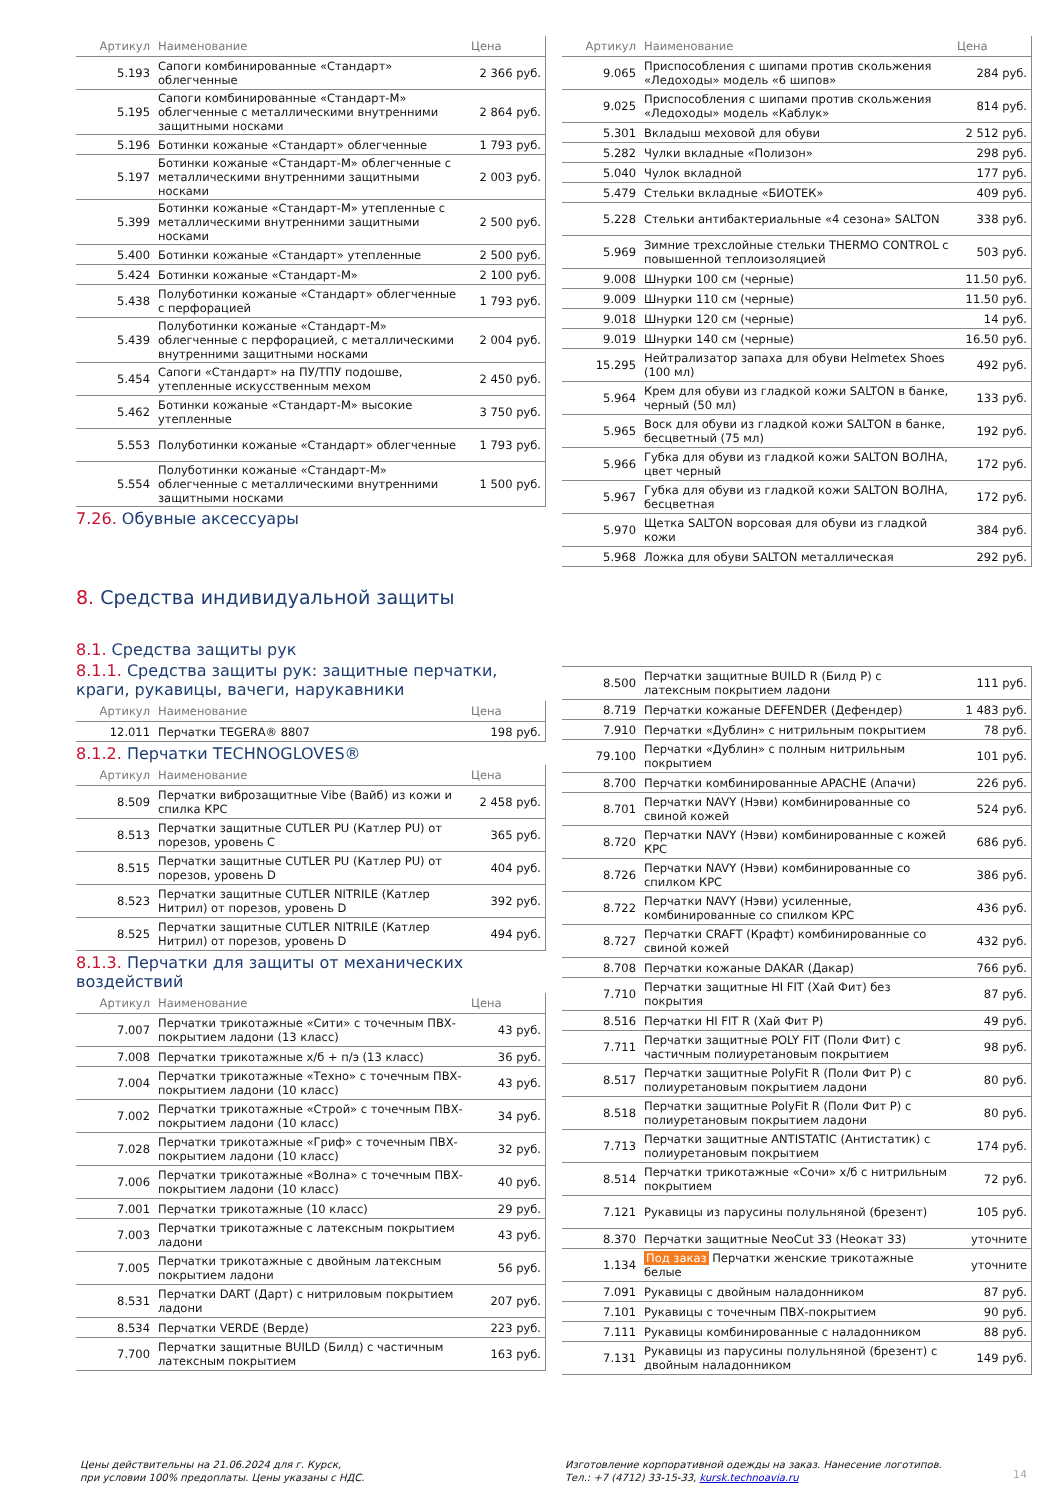| Артикул | Наименование | Цена |
| --- | --- | --- |
| 5.193 | Сапоги комбинированные «Стандарт» облегченные | 2 366 руб. |
| 5.195 | Сапоги комбинированные «Стандарт-М» облегченные с металлическими внутренними защитными носками | 2 864 руб. |
| 5.196 | Ботинки кожаные «Стандарт» облегченные | 1 793 руб. |
| 5.197 | Ботинки кожаные «Стандарт-М» облегченные с металлическими внутренними защитными носками | 2 003 руб. |
| 5.399 | Ботинки кожаные «Стандарт-М» утепленные с металлическими внутренними защитными носками | 2 500 руб. |
| 5.400 | Ботинки кожаные «Стандарт» утепленные | 2 500 руб. |
| 5.424 | Ботинки кожаные «Стандарт-М» | 2 100 руб. |
| 5.438 | Полуботинки кожаные «Стандарт» облегченные с перфорацией | 1 793 руб. |
| 5.439 | Полуботинки кожаные «Стандарт-М» облегченные с перфорацией, с металлическими внутренними защитными носками | 2 004 руб. |
| 5.454 | Сапоги «Стандарт» на ПУ/ТПУ подошве, утепленные искусственным мехом | 2 450 руб. |
| 5.462 | Ботинки кожаные «Стандарт-М» высокие утепленные | 3 750 руб. |
| 5.553 | Полуботинки кожаные «Стандарт» облегченные | 1 793 руб. |
| 5.554 | Полуботинки кожаные «Стандарт-М» облегченные с металлическими внутренними защитными носками | 1 500 руб. |
7.26. Обувные аксессуары
8. Средства индивидуальной защиты
8.1. Средства защиты рук
8.1.1. Средства защиты рук: защитные перчатки, краги, рукавицы, вачеги, нарукавники
| Артикул | Наименование | Цена |
| --- | --- | --- |
| 12.011 | Перчатки TEGERA® 8807 | 198 руб. |
8.1.2. Перчатки TECHNOGLOVES®
| Артикул | Наименование | Цена |
| --- | --- | --- |
| 8.509 | Перчатки виброзащитные Vibe (Вайб) из кожи и спилка КРС | 2 458 руб. |
| 8.513 | Перчатки защитные CUTLER PU (Катлер PU) от порезов, уровень C | 365 руб. |
| 8.515 | Перчатки защитные CUTLER PU (Катлер PU) от порезов, уровень D | 404 руб. |
| 8.523 | Перчатки защитные CUTLER NITRILE (Катлер Нитрил) от порезов, уровень D | 392 руб. |
| 8.525 | Перчатки защитные CUTLER NITRILE (Катлер Нитрил) от порезов, уровень D | 494 руб. |
8.1.3. Перчатки для защиты от механических воздействий
| Артикул | Наименование | Цена |
| --- | --- | --- |
| 7.007 | Перчатки трикотажные «Сити» с точечным ПВХ-покрытием ладони (13 класс) | 43 руб. |
| 7.008 | Перчатки трикотажные х/б + п/э (13 класс) | 36 руб. |
| 7.004 | Перчатки трикотажные «Техно» с точечным ПВХ-покрытием ладони (10 класс) | 43 руб. |
| 7.002 | Перчатки трикотажные «Строй» с точечным ПВХ-покрытием ладони (10 класс) | 34 руб. |
| 7.028 | Перчатки трикотажные «Гриф» с точечным ПВХ-покрытием ладони (10 класс) | 32 руб. |
| 7.006 | Перчатки трикотажные «Волна» с точечным ПВХ-покрытием ладони (10 класс) | 40 руб. |
| 7.001 | Перчатки трикотажные (10 класс) | 29 руб. |
| 7.003 | Перчатки трикотажные с латексным покрытием ладони | 43 руб. |
| 7.005 | Перчатки трикотажные с двойным латексным покрытием ладони | 56 руб. |
| 8.531 | Перчатки DART (Дарт) с нитриловым покрытием ладони | 207 руб. |
| 8.534 | Перчатки VERDE (Верде) | 223 руб. |
| 7.700 | Перчатки защитные BUILD (Билд) с частичным латексным покрытием | 163 руб. |
| Артикул | Наименование | Цена |
| --- | --- | --- |
| 9.065 | Приспособления с шипами против скольжения «Ледоходы» модель «6 шипов» | 284 руб. |
| 9.025 | Приспособления с шипами против скольжения «Ледоходы» модель «Каблук» | 814 руб. |
| 5.301 | Вкладыш меховой для обуви | 2 512 руб. |
| 5.282 | Чулки вкладные «Полизон» | 298 руб. |
| 5.040 | Чулок вкладной | 177 руб. |
| 5.479 | Стельки вкладные «БИОТЕК» | 409 руб. |
| 5.228 | Стельки антибактериальные «4 сезона» SALTON | 338 руб. |
| 5.969 | Зимние трехслойные стельки THERMO CONTROL с повышенной теплоизоляцией | 503 руб. |
| 9.008 | Шнурки 100 см (черные) | 11.50 руб. |
| 9.009 | Шнурки 110 см (черные) | 11.50 руб. |
| 9.018 | Шнурки 120 см (черные) | 14 руб. |
| 9.019 | Шнурки 140 см (черные) | 16.50 руб. |
| 15.295 | Нейтрализатор запаха для обуви Helmetex Shoes (100 мл) | 492 руб. |
| 5.964 | Крем для обуви из гладкой кожи SALTON в банке, черный (50 мл) | 133 руб. |
| 5.965 | Воск для обуви из гладкой кожи SALTON в банке, бесцветный (75 мл) | 192 руб. |
| 5.966 | Губка для обуви из гладкой кожи SALTON ВОЛНА, цвет черный | 172 руб. |
| 5.967 | Губка для обуви из гладкой кожи SALTON ВОЛНА, бесцветная | 172 руб. |
| 5.970 | Щетка SALTON ворсовая для обуви из гладкой кожи | 384 руб. |
| 5.968 | Ложка для обуви SALTON металлическая | 292 руб. |
| 8.500 | Перчатки защитные BUILD R (Билд Р) с латексным покрытием ладони | 111 руб. |
| 8.719 | Перчатки кожаные DEFENDER (Дефендер) | 1 483 руб. |
| 7.910 | Перчатки «Дублин» с нитрильным покрытием | 78 руб. |
| 79.100 | Перчатки «Дублин» с полным нитрильным покрытием | 101 руб. |
| 8.700 | Перчатки комбинированные APACHE (Апачи) | 226 руб. |
| 8.701 | Перчатки NAVY (Нэви) комбинированные со свиной кожей | 524 руб. |
| 8.720 | Перчатки NAVY (Нэви) комбинированные с кожей КРС | 686 руб. |
| 8.726 | Перчатки NAVY (Нэви) комбинированные со спилком КРС | 386 руб. |
| 8.722 | Перчатки NAVY (Нэви) усиленные, комбинированные со спилком КРС | 436 руб. |
| 8.727 | Перчатки CRAFT (Крафт) комбинированные со свиной кожей | 432 руб. |
| 8.708 | Перчатки кожаные DAKAR (Дакар) | 766 руб. |
| 7.710 | Перчатки защитные HI FIT (Хай Фит) без покрытия | 87 руб. |
| 8.516 | Перчатки HI FIT R (Хай Фит Р) | 49 руб. |
| 7.711 | Перчатки защитные POLY FIT (Поли Фит) с частичным полиуретановым покрытием | 98 руб. |
| 8.517 | Перчатки защитные PolyFit R (Поли Фит Р) с полиуретановым покрытием ладони | 80 руб. |
| 8.518 | Перчатки защитные PolyFit R (Поли Фит Р) с полиуретановым покрытием ладони | 80 руб. |
| 7.713 | Перчатки защитные ANTISTATIC (Антистатик) с полиуретановым покрытием | 174 руб. |
| 8.514 | Перчатки трикотажные «Сочи» х/б с нитрильным покрытием | 72 руб. |
| 7.121 | Рукавицы из парусины полульняной (брезент) | 105 руб. |
| 8.370 | Перчатки защитные NeoCut 33 (Неокат 33) | уточните |
| 1.134 | Под заказ Перчатки женские трикотажные белые | уточните |
| 7.091 | Рукавицы с двойным наладонником | 87 руб. |
| 7.101 | Рукавицы с точечным ПВХ-покрытием | 90 руб. |
| 7.111 | Рукавицы комбинированные с наладонником | 88 руб. |
| 7.131 | Рукавицы из парусины полульняной (брезент) с двойным наладонником | 149 руб. |
Цены действительны на 21.06.2024 для г. Курск,
при условии 100% предоплаты. Цены указаны с НДС.
Изготовление корпоративной одежды на заказ. Нанесение логотипов.
Тел.: +7 (4712) 33-15-33, kursk.technoavia.ru
14